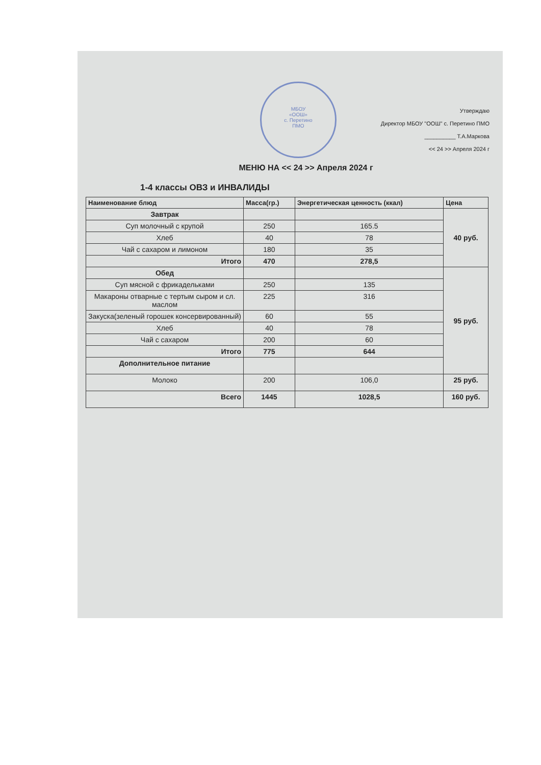МБОУ
«ООШ»
с. Перетино
ПМО
Утверждаю
Директор МБОУ "ООШ" с. Перетино ПМО
__________ Т.А.Маркова
<< 24 >> Апреля 2024 г
МЕНЮ НА << 24 >> Апреля 2024 г
1-4 классы ОВЗ и ИНВАЛИДЫ
| Наименование блюд | Масса(гр.) | Энергетическая ценность (ккал) | Цена |
| --- | --- | --- | --- |
| Завтрак | | | 40 руб. |
| Суп молочный с крупой | 250 | 165.5 | |
| Хлеб | 40 | 78 | |
| Чай с сахаром и лимоном | 180 | 35 | |
| Итого | 470 | 278,5 | |
| Обед | | | 95 руб. |
| Суп мясной с фрикадельками | 250 | 135 | |
| Макароны отварные с тертым сыром и сл. маслом | 225 | 316 | |
| Закуска(зеленый горошек консервированный) | 60 | 55 | |
| Хлеб | 40 | 78 | |
| Чай с сахаром | 200 | 60 | |
| Итого | 775 | 644 | |
| Дополнительное питание | | | |
| Молоко | 200 | 106,0 | 25 руб. |
| Всего | 1445 | 1028,5 | 160 руб. |